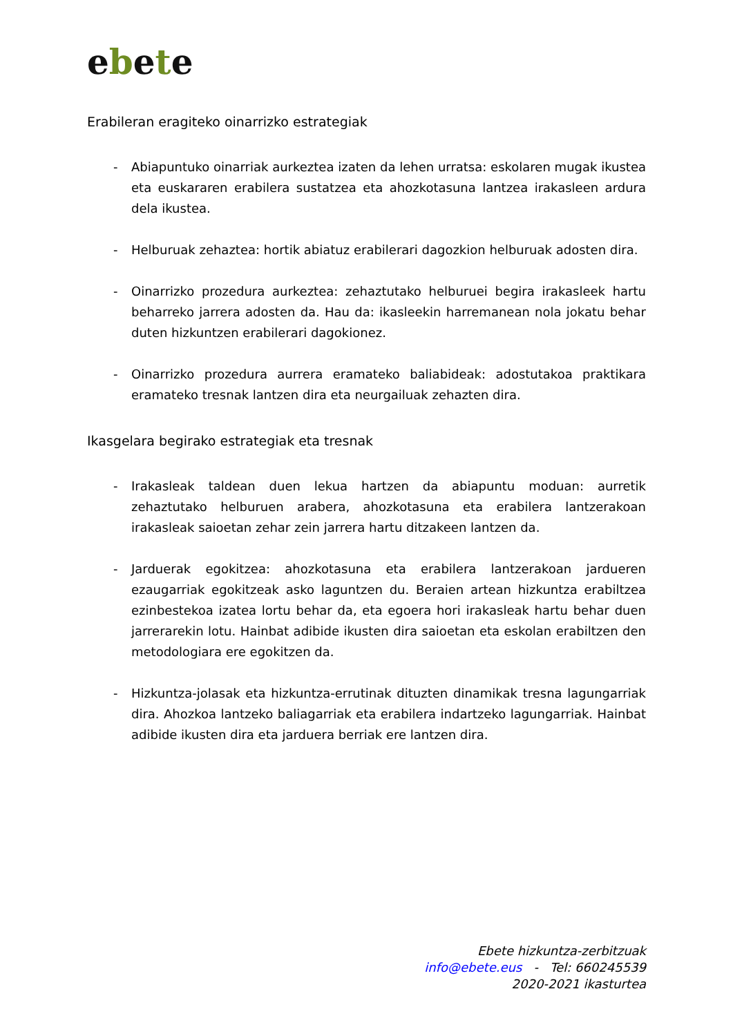ebete
Erabileran eragiteko oinarrizko estrategiak
- Abiapuntuko oinarriak aurkeztea izaten da lehen urratsa: eskolaren mugak ikustea eta euskararen erabilera sustatzea eta ahozkotasuna lantzea irakasleen ardura dela ikustea.
- Helburuak zehaztea: hortik abiatuz erabilerari dagozkion helburuak adosten dira.
- Oinarrizko prozedura aurkeztea: zehaztutako helburuei begira irakasleek hartu beharreko jarrera adosten da. Hau da: ikasleekin harremanean nola jokatu behar duten hizkuntzen erabilerari dagokionez.
- Oinarrizko prozedura aurrera eramateko baliabideak: adostutakoa praktikara eramateko tresnak lantzen dira eta neurgailuak zehazten dira.
Ikasgelara begirako estrategiak eta tresnak
- Irakasleak taldean duen lekua hartzen da abiapuntu moduan: aurretik zehaztutako helburuen arabera, ahozkotasuna eta erabilera lantzerakoan irakasleak saioetan zehar zein jarrera hartu ditzakeen lantzen da.
- Jarduerak egokitzea: ahozkotasuna eta erabilera lantzerakoan jardueren ezaugarriak egokitzeak asko laguntzen du. Beraien artean hizkuntza erabiltzea ezinbestekoa izatea lortu behar da, eta egoera hori irakasleak hartu behar duen jarrerarekin lotu. Hainbat adibide ikusten dira saioetan eta eskolan erabiltzen den metodologiara ere egokitzen da.
- Hizkuntza-jolasak eta hizkuntza-errutinak dituzten dinamikak tresna lagungarriak dira. Ahozkoa lantzeko baliagarriak eta erabilera indartzeko lagungarriak. Hainbat adibide ikusten dira eta jarduera berriak ere lantzen dira.
Ebete hizkuntza-zerbitzuak
info@ebete.eus - Tel: 660245539
2020-2021 ikasturtea